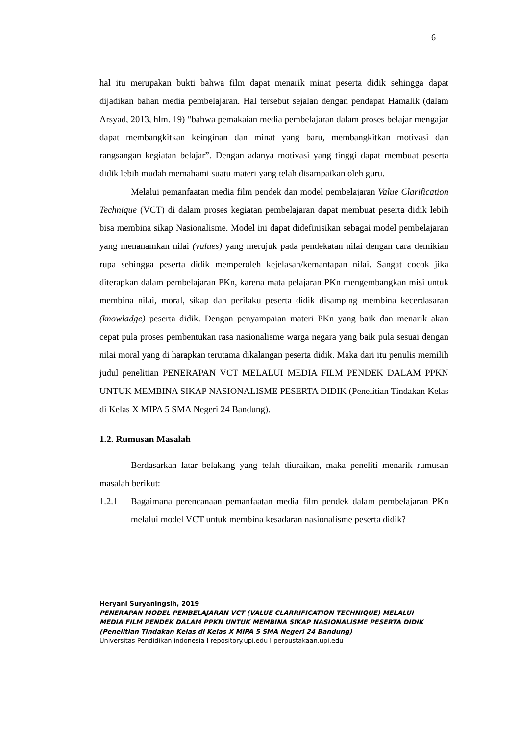6
hal itu merupakan bukti bahwa film dapat menarik minat peserta didik sehingga dapat dijadikan bahan media pembelajaran. Hal tersebut sejalan dengan pendapat Hamalik (dalam Arsyad, 2013, hlm. 19) “bahwa pemakaian media pembelajaran dalam proses belajar mengajar dapat membangkitkan keinginan dan minat yang baru, membangkitkan motivasi dan rangsangan kegiatan belajar”. Dengan adanya motivasi yang tinggi dapat membuat peserta didik lebih mudah memahami suatu materi yang telah disampaikan oleh guru.
Melalui pemanfaatan media film pendek dan model pembelajaran Value Clarification Technique (VCT) di dalam proses kegiatan pembelajaran dapat membuat peserta didik lebih bisa membina sikap Nasionalisme. Model ini dapat didefinisikan sebagai model pembelajaran yang menanamkan nilai (values) yang merujuk pada pendekatan nilai dengan cara demikian rupa sehingga peserta didik memperoleh kejelasan/kemantapan nilai. Sangat cocok jika diterapkan dalam pembelajaran PKn, karena mata pelajaran PKn mengembangkan misi untuk membina nilai, moral, sikap dan perilaku peserta didik disamping membina kecerdasaran (knowladge) peserta didik. Dengan penyampaian materi PKn yang baik dan menarik akan cepat pula proses pembentukan rasa nasionalisme warga negara yang baik pula sesuai dengan nilai moral yang di harapkan terutama dikalangan peserta didik. Maka dari itu penulis memilih judul penelitian PENERAPAN VCT MELALUI MEDIA FILM PENDEK DALAM PPKN UNTUK MEMBINA SIKAP NASIONALISME PESERTA DIDIK (Penelitian Tindakan Kelas di Kelas X MIPA 5 SMA Negeri 24 Bandung).
1.2. Rumusan Masalah
Berdasarkan latar belakang yang telah diuraikan, maka peneliti menarik rumusan masalah berikut:
1.2.1 Bagaimana perencanaan pemanfaatan media film pendek dalam pembelajaran PKn melalui model VCT untuk membina kesadaran nasionalisme peserta didik?
Heryani Suryaningsih, 2019
PENERAPAN MODEL PEMBELAJARAN VCT (VALUE CLARRIFICATION TECHNIQUE) MELALUI
MEDIA FILM PENDEK DALAM PPKN UNTUK MEMBINA SIKAP NASIONALISME PESERTA DIDIK
(Penelitian Tindakan Kelas di Kelas X MIPA 5 SMA Negeri 24 Bandung)
Universitas Pendidikan indonesia I repository.upi.edu I perpustakaan.upi.edu